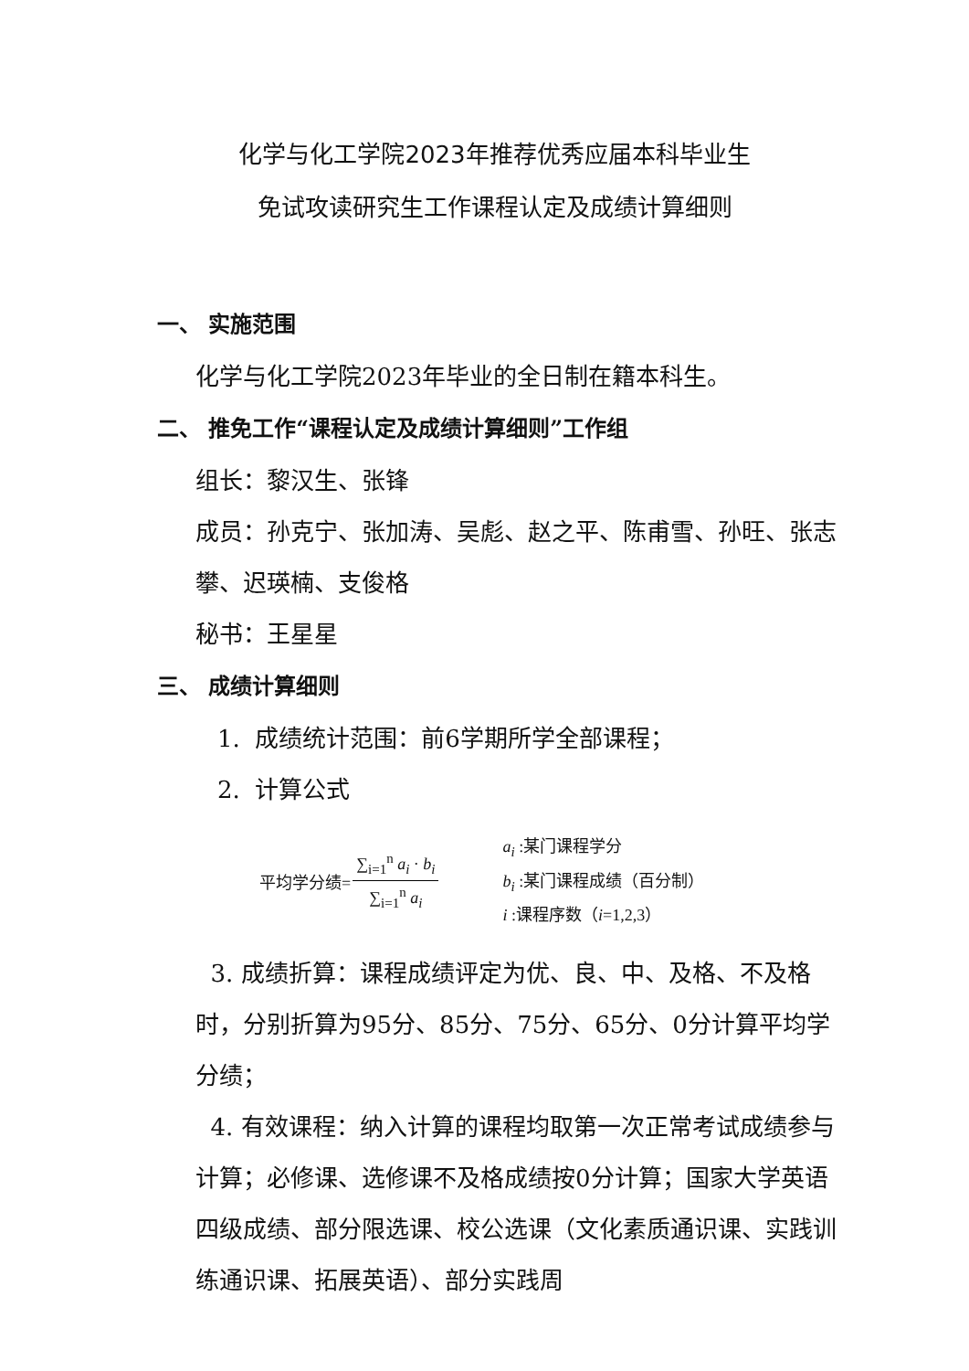化学与化工学院2023年推荐优秀应届本科毕业生
免试攻读研究生工作课程认定及成绩计算细则
一、 实施范围
化学与化工学院2023年毕业的全日制在籍本科生。
二、 推免工作“课程认定及成绩计算细则”工作组
组长：黎汉生、张锋
成员：孙克宁、张加涛、吴彪、赵之平、陈甫雪、孙旺、张志攀、迟瑛楠、支俊格
秘书：王星星
三、 成绩计算细则
1. 成绩统计范围：前6学期所学全部课程；
2. 计算公式
平均学分绩= ∑<sub>i=1</sub><sup>n</sup> a<sub>i</sub> · b<sub>i</sub> ∑<sub>i=1</sub><sup>n</sup> a<sub>i</sub>
a<sub>i</sub> :某门课程学分
b<sub>i</sub> :某门课程成绩（百分制）
i :课程序数（i=1,2,3）
3. 成绩折算：课程成绩评定为优、良、中、及格、不及格时，分别折算为95分、85分、75分、65分、0分计算平均学分绩；
4. 有效课程：纳入计算的课程均取第一次正常考试成绩参与计算；必修课、选修课不及格成绩按0分计算；国家大学英语四级成绩、部分限选课、校公选课（文化素质通识课、实践训练通识课、拓展英语）、部分实践周